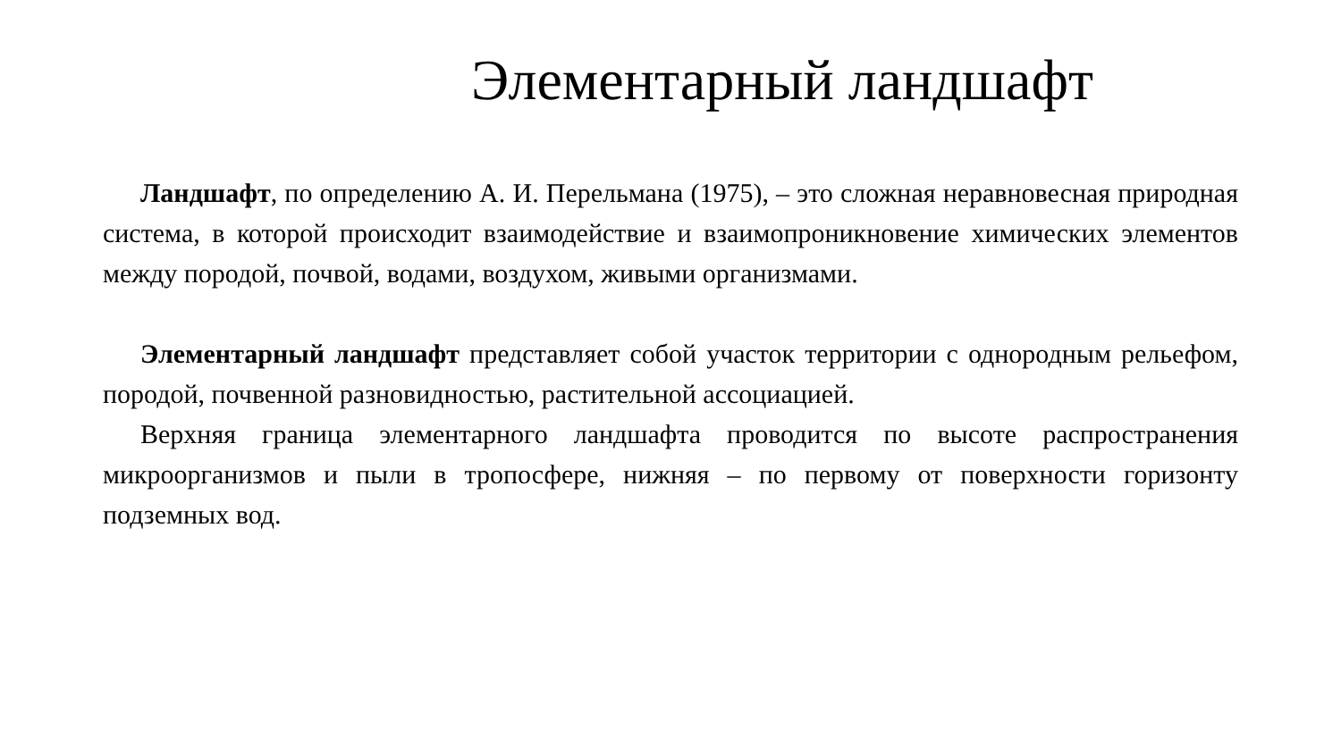Элементарный ландшафт
Ландшафт, по определению А. И. Перельмана (1975), – это сложная неравновесная природная система, в которой происходит взаимодействие и взаимопроникновение химических элементов между породой, почвой, водами, воздухом, живыми организмами.
Элементарный ландшафт представляет собой участок территории с однородным рельефом, породой, почвенной разновидностью, растительной ассоциацией.
Верхняя граница элементарного ландшафта проводится по высоте распространения микроорганизмов и пыли в тропосфере, нижняя – по первому от поверхности горизонту подземных вод.